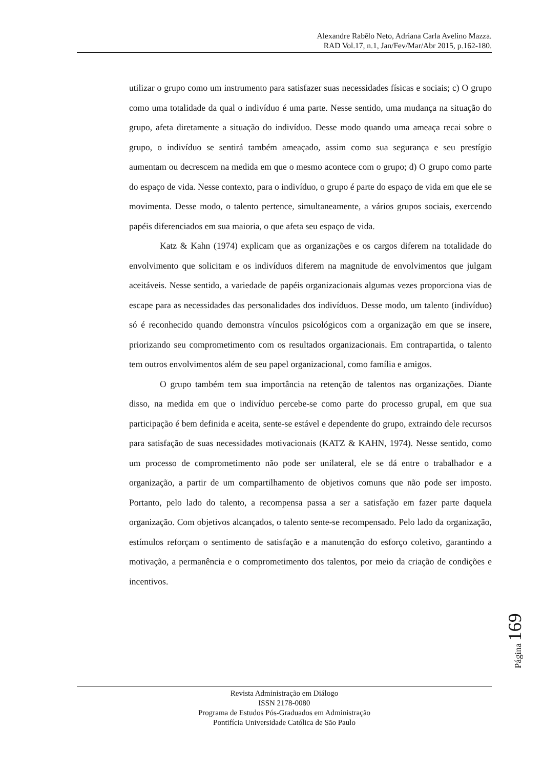Alexandre Rabêlo Neto, Adriana Carla Avelino Mazza.
RAD Vol.17, n.1, Jan/Fev/Mar/Abr 2015, p.162-180.
utilizar o grupo como um instrumento para satisfazer suas necessidades físicas e sociais; c) O grupo como uma totalidade da qual o indivíduo é uma parte. Nesse sentido, uma mudança na situação do grupo, afeta diretamente a situação do indivíduo. Desse modo quando uma ameaça recai sobre o grupo, o indivíduo se sentirá também ameaçado, assim como sua segurança e seu prestígio aumentam ou decrescem na medida em que o mesmo acontece com o grupo; d) O grupo como parte do espaço de vida. Nesse contexto, para o indivíduo, o grupo é parte do espaço de vida em que ele se movimenta. Desse modo, o talento pertence, simultaneamente, a vários grupos sociais, exercendo papéis diferenciados em sua maioria, o que afeta seu espaço de vida.
Katz & Kahn (1974) explicam que as organizações e os cargos diferem na totalidade do envolvimento que solicitam e os indivíduos diferem na magnitude de envolvimentos que julgam aceitáveis. Nesse sentido, a variedade de papéis organizacionais algumas vezes proporciona vias de escape para as necessidades das personalidades dos indivíduos. Desse modo, um talento (indivíduo) só é reconhecido quando demonstra vínculos psicológicos com a organização em que se insere, priorizando seu comprometimento com os resultados organizacionais. Em contrapartida, o talento tem outros envolvimentos além de seu papel organizacional, como família e amigos.
O grupo também tem sua importância na retenção de talentos nas organizações. Diante disso, na medida em que o indivíduo percebe-se como parte do processo grupal, em que sua participação é bem definida e aceita, sente-se estável e dependente do grupo, extraindo dele recursos para satisfação de suas necessidades motivacionais (KATZ & KAHN, 1974). Nesse sentido, como um processo de comprometimento não pode ser unilateral, ele se dá entre o trabalhador e a organização, a partir de um compartilhamento de objetivos comuns que não pode ser imposto. Portanto, pelo lado do talento, a recompensa passa a ser a satisfação em fazer parte daquela organização. Com objetivos alcançados, o talento sente-se recompensado. Pelo lado da organização, estímulos reforçam o sentimento de satisfação e a manutenção do esforço coletivo, garantindo a motivação, a permanência e o comprometimento dos talentos, por meio da criação de condições e incentivos.
Página 169
Revista Administração em Diálogo
ISSN 2178-0080
Programa de Estudos Pós-Graduados em Administração
Pontifícia Universidade Católica de São Paulo